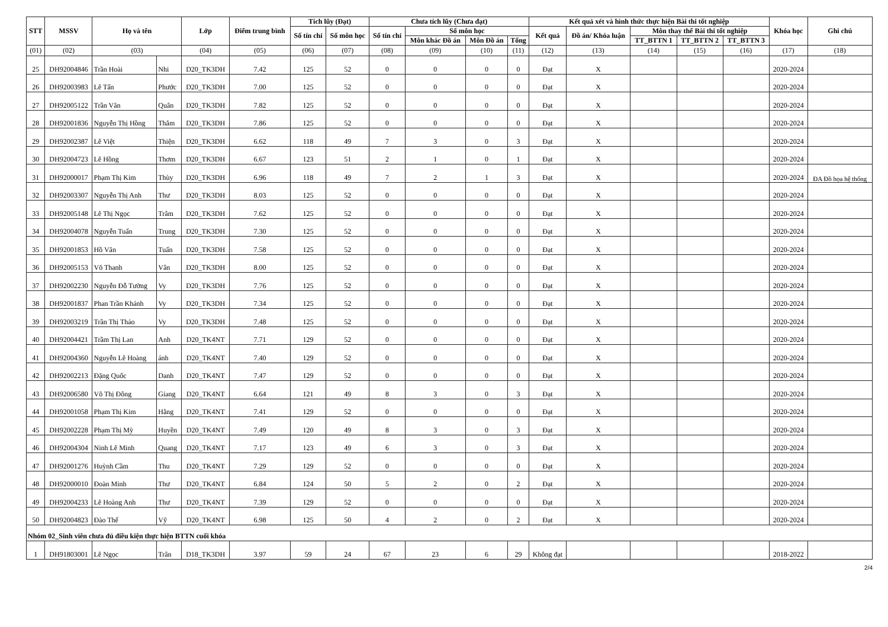| STT | MSSV | Họ và tên | | Lớp | Điểm trung bình | Tích lũy (Đạt) | | Chưa tích lũy (Chưa đạt) | | | | Kết quả xét và hình thức thực hiện Bài thi tốt nghiệp | | | | | Khóa học | Ghi chú |
| --- | --- | --- | --- | --- | --- | --- | --- | --- | --- | --- | --- | --- | --- | --- | --- | --- | --- | --- |
| | | | | | | Số tín chỉ | Số môn học | Số tín chỉ | Số môn học | | | Kết quả | Đồ án/ Khóa luận | Môn thay thế Bài thi tốt nghiệp | | | | |
| | | | | | | | | | Môn khác Đồ án | Môn Đồ án | Tổng | | | TT_BTTN 1 | TT_BTTN 2 | TT_BTTN 3 | | |
| (01) | (02) | (03) | | (04) | (05) | (06) | (07) | (08) | (09) | (10) | (11) | (12) | (13) | (14) | (15) | (16) | (17) | (18) |
| 25 | DH92004846 | Trần Hoài | Nhi | D20_TK3DH | 7.42 | 125 | 52 | 0 | 0 | 0 | 0 | Đạt | X | | | | 2020-2024 | |
| 26 | DH92003983 | Lê Tấn | Phước | D20_TK3DH | 7.00 | 125 | 52 | 0 | 0 | 0 | 0 | Đạt | X | | | | 2020-2024 | |
| 27 | DH92005122 | Trần Văn | Quân | D20_TK3DH | 7.82 | 125 | 52 | 0 | 0 | 0 | 0 | Đạt | X | | | | 2020-2024 | |
| 28 | DH92001836 | Nguyễn Thị Hồng | Thắm | D20_TK3DH | 7.86 | 125 | 52 | 0 | 0 | 0 | 0 | Đạt | X | | | | 2020-2024 | |
| 29 | DH92002387 | Lê Việt | Thiện | D20_TK3DH | 6.62 | 118 | 49 | 7 | 3 | 0 | 3 | Đạt | X | | | | 2020-2024 | |
| 30 | DH92004723 | Lê Hồng | Thơm | D20_TK3DH | 6.67 | 123 | 51 | 2 | 1 | 0 | 1 | Đạt | X | | | | 2020-2024 | |
| 31 | DH92000017 | Phạm Thị Kim | Thùy | D20_TK3DH | 6.96 | 118 | 49 | 7 | 2 | 1 | 3 | Đạt | X | | | | 2020-2024 | ĐA Đồ họa hệ thống |
| 32 | DH92003307 | Nguyễn Thị Anh | Thư | D20_TK3DH | 8.03 | 125 | 52 | 0 | 0 | 0 | 0 | Đạt | X | | | | 2020-2024 | |
| 33 | DH92005148 | Lê Thị Ngọc | Trâm | D20_TK3DH | 7.62 | 125 | 52 | 0 | 0 | 0 | 0 | Đạt | X | | | | 2020-2024 | |
| 34 | DH92004078 | Nguyễn Tuấn | Trung | D20_TK3DH | 7.30 | 125 | 52 | 0 | 0 | 0 | 0 | Đạt | X | | | | 2020-2024 | |
| 35 | DH92001853 | Hồ Văn | Tuấn | D20_TK3DH | 7.58 | 125 | 52 | 0 | 0 | 0 | 0 | Đạt | X | | | | 2020-2024 | |
| 36 | DH92005153 | Võ Thanh | Vân | D20_TK3DH | 8.00 | 125 | 52 | 0 | 0 | 0 | 0 | Đạt | X | | | | 2020-2024 | |
| 37 | DH92002230 | Nguyễn Đỗ Tường | Vy | D20_TK3DH | 7.76 | 125 | 52 | 0 | 0 | 0 | 0 | Đạt | X | | | | 2020-2024 | |
| 38 | DH92001837 | Phan Trần Khánh | Vy | D20_TK3DH | 7.34 | 125 | 52 | 0 | 0 | 0 | 0 | Đạt | X | | | | 2020-2024 | |
| 39 | DH92003219 | Trần Thị Thảo | Vy | D20_TK3DH | 7.48 | 125 | 52 | 0 | 0 | 0 | 0 | Đạt | X | | | | 2020-2024 | |
| 40 | DH92004421 | Trầm Thị Lan | Anh | D20_TK4NT | 7.71 | 129 | 52 | 0 | 0 | 0 | 0 | Đạt | X | | | | 2020-2024 | |
| 41 | DH92004360 | Nguyễn Lê Hoàng | ánh | D20_TK4NT | 7.40 | 129 | 52 | 0 | 0 | 0 | 0 | Đạt | X | | | | 2020-2024 | |
| 42 | DH92002213 | Đặng Quốc | Danh | D20_TK4NT | 7.47 | 129 | 52 | 0 | 0 | 0 | 0 | Đạt | X | | | | 2020-2024 | |
| 43 | DH92006580 | Võ Thị Đông | Giang | D20_TK4NT | 6.64 | 121 | 49 | 8 | 3 | 0 | 3 | Đạt | X | | | | 2020-2024 | |
| 44 | DH92001058 | Phạm Thị Kim | Hằng | D20_TK4NT | 7.41 | 129 | 52 | 0 | 0 | 0 | 0 | Đạt | X | | | | 2020-2024 | |
| 45 | DH92002228 | Phạm Thị Mỳ | Huyền | D20_TK4NT | 7.49 | 120 | 49 | 8 | 3 | 0 | 3 | Đạt | X | | | | 2020-2024 | |
| 46 | DH92004304 | Ninh Lê Minh | Quang | D20_TK4NT | 7.17 | 123 | 49 | 6 | 3 | 0 | 3 | Đạt | X | | | | 2020-2024 | |
| 47 | DH92001276 | Huỳnh Cầm | Thu | D20_TK4NT | 7.29 | 129 | 52 | 0 | 0 | 0 | 0 | Đạt | X | | | | 2020-2024 | |
| 48 | DH92000010 | Đoàn Minh | Thư | D20_TK4NT | 6.84 | 124 | 50 | 5 | 2 | 0 | 2 | Đạt | X | | | | 2020-2024 | |
| 49 | DH92004233 | Lê Hoàng Anh | Thư | D20_TK4NT | 7.39 | 129 | 52 | 0 | 0 | 0 | 0 | Đạt | X | | | | 2020-2024 | |
| 50 | DH92004823 | Đào Thế | Vỹ | D20_TK4NT | 6.98 | 125 | 50 | 4 | 2 | 0 | 2 | Đạt | X | | | | 2020-2024 | |
| Nhóm 02_Sinh viên chưa đủ điều kiện thực hiện BTTN cuối khóa | | | | | | | | | | | | | | | | | | |
| 1 | DH91803001 | Lê Ngọc | Trân | D18_TK3DH | 3.97 | 59 | 24 | 67 | 23 | 6 | 29 | Không đạt | | | | | 2018-2022 | |
2/4